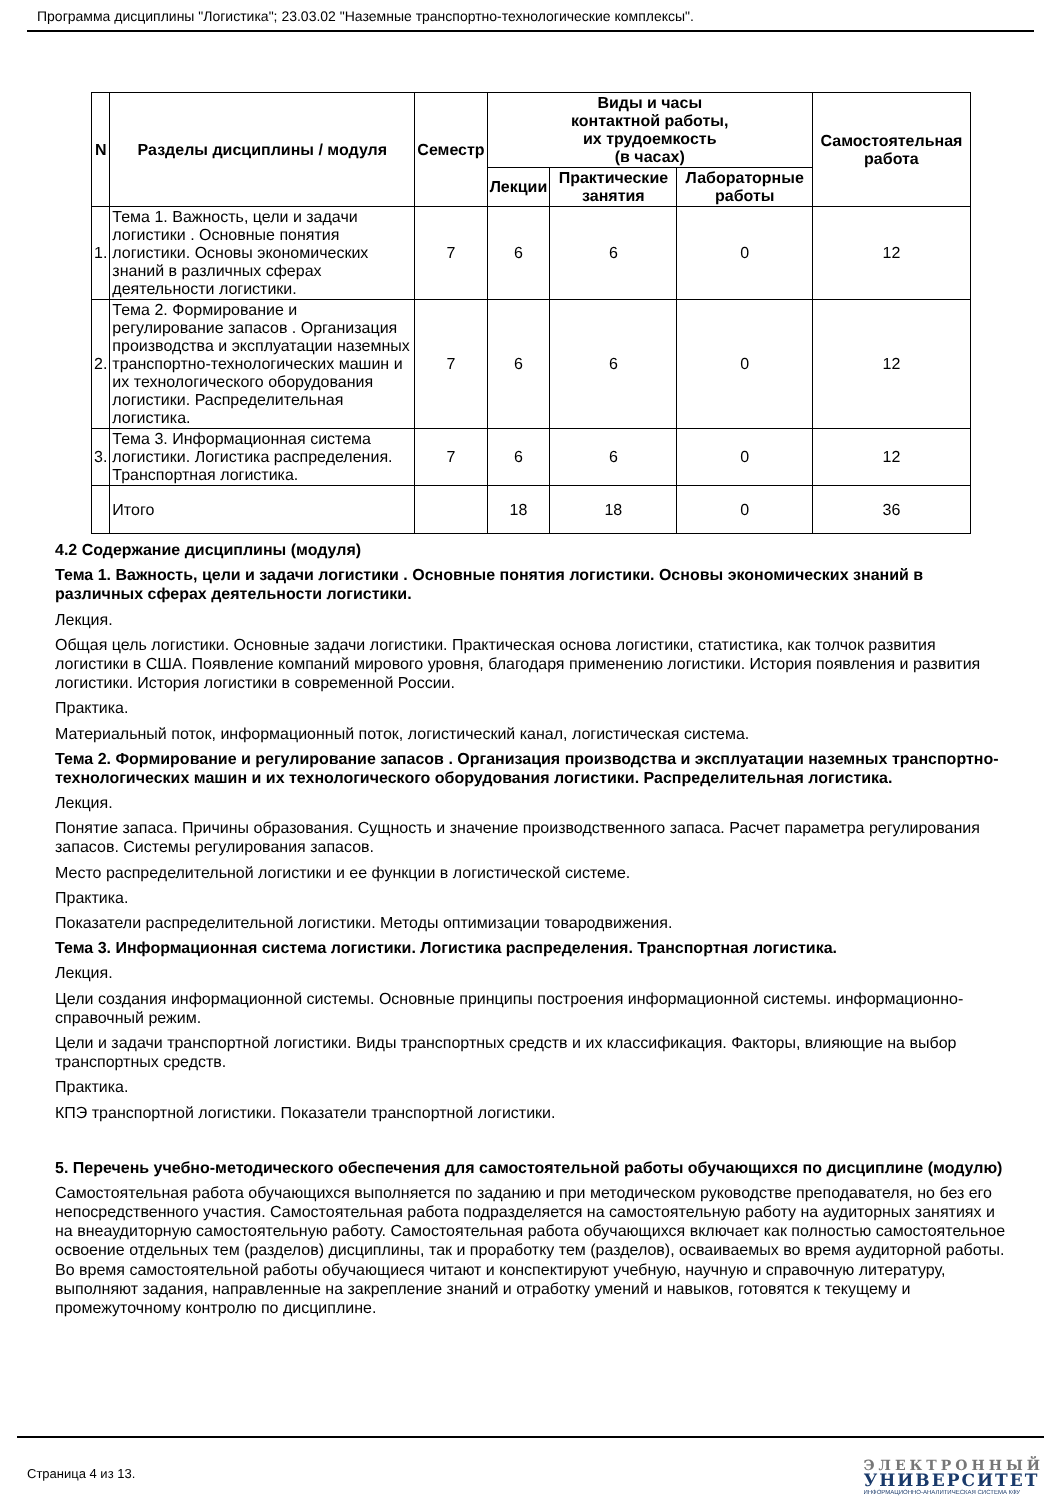Программа дисциплины "Логистика"; 23.03.02 "Наземные транспортно-технологические комплексы".
| N | Разделы дисциплины / модуля | Семестр | Виды и часы контактной работы, их трудоемкость (в часах) | | | Самостоятельная работа |
| --- | --- | --- | --- | --- | --- | --- |
| | | | Лекции | Практические занятия | Лабораторные работы | |
| 1. | Тема 1. Важность, цели и задачи логистики . Основные понятия логистики. Основы экономических знаний в различных сферах деятельности логистики. | 7 | 6 | 6 | 0 | 12 |
| 2. | Тема 2. Формирование и регулирование запасов . Организация производства и эксплуатации наземных транспортно-технологических машин и их технологического оборудования логистики. Распределительная логистика. | 7 | 6 | 6 | 0 | 12 |
| 3. | Тема 3. Информационная система логистики. Логистика распределения. Транспортная логистика. | 7 | 6 | 6 | 0 | 12 |
| | Итого | | 18 | 18 | 0 | 36 |
4.2 Содержание дисциплины (модуля)
Тема 1. Важность, цели и задачи логистики . Основные понятия логистики. Основы экономических знаний в различных сферах деятельности логистики.
Лекция.
Общая цель логистики. Основные задачи логистики. Практическая основа логистики, статистика, как толчок развития логистики в США. Появление компаний мирового уровня, благодаря применению логистики. История появления и развития логистики. История логистики в современной России.
Практика.
Материальный поток, информационный поток, логистический канал, логистическая система.
Тема 2. Формирование и регулирование запасов . Организация производства и эксплуатации наземных транспортно-технологических машин и их технологического оборудования логистики. Распределительная логистика.
Лекция.
Понятие запаса. Причины образования. Сущность и значение производственного запаса. Расчет параметра регулирования запасов. Системы регулирования запасов.
Место распределительной логистики и ее функции в логистической системе.
Практика.
Показатели распределительной логистики. Методы оптимизации товародвижения.
Тема 3. Информационная система логистики. Логистика распределения. Транспортная логистика.
Лекция.
Цели создания информационной системы. Основные принципы построения информационной системы. информационно-справочный режим.
Цели и задачи транспортной логистики. Виды транспортных средств и их классификация. Факторы, влияющие на выбор транспортных средств.
Практика.
КПЭ транспортной логистики. Показатели транспортной логистики.
5. Перечень учебно-методического обеспечения для самостоятельной работы обучающихся по дисциплине (модулю)
Самостоятельная работа обучающихся выполняется по заданию и при методическом руководстве преподавателя, но без его непосредственного участия. Самостоятельная работа подразделяется на самостоятельную работу на аудиторных занятиях и на внеаудиторную самостоятельную работу. Самостоятельная работа обучающихся включает как полностью самостоятельное освоение отдельных тем (разделов) дисциплины, так и проработку тем (разделов), осваиваемых во время аудиторной работы. Во время самостоятельной работы обучающиеся читают и конспектируют учебную, научную и справочную литературу, выполняют задания, направленные на закрепление знаний и отработку умений и навыков, готовятся к текущему и промежуточному контролю по дисциплине.
Страница 4 из 13.
ЭЛЕКТРОННЫЙ
УНИВЕРСИТЕТ
ИНФОРМАЦИОННО-АНАЛИТИЧЕСКАЯ СИСТЕМА КФУ